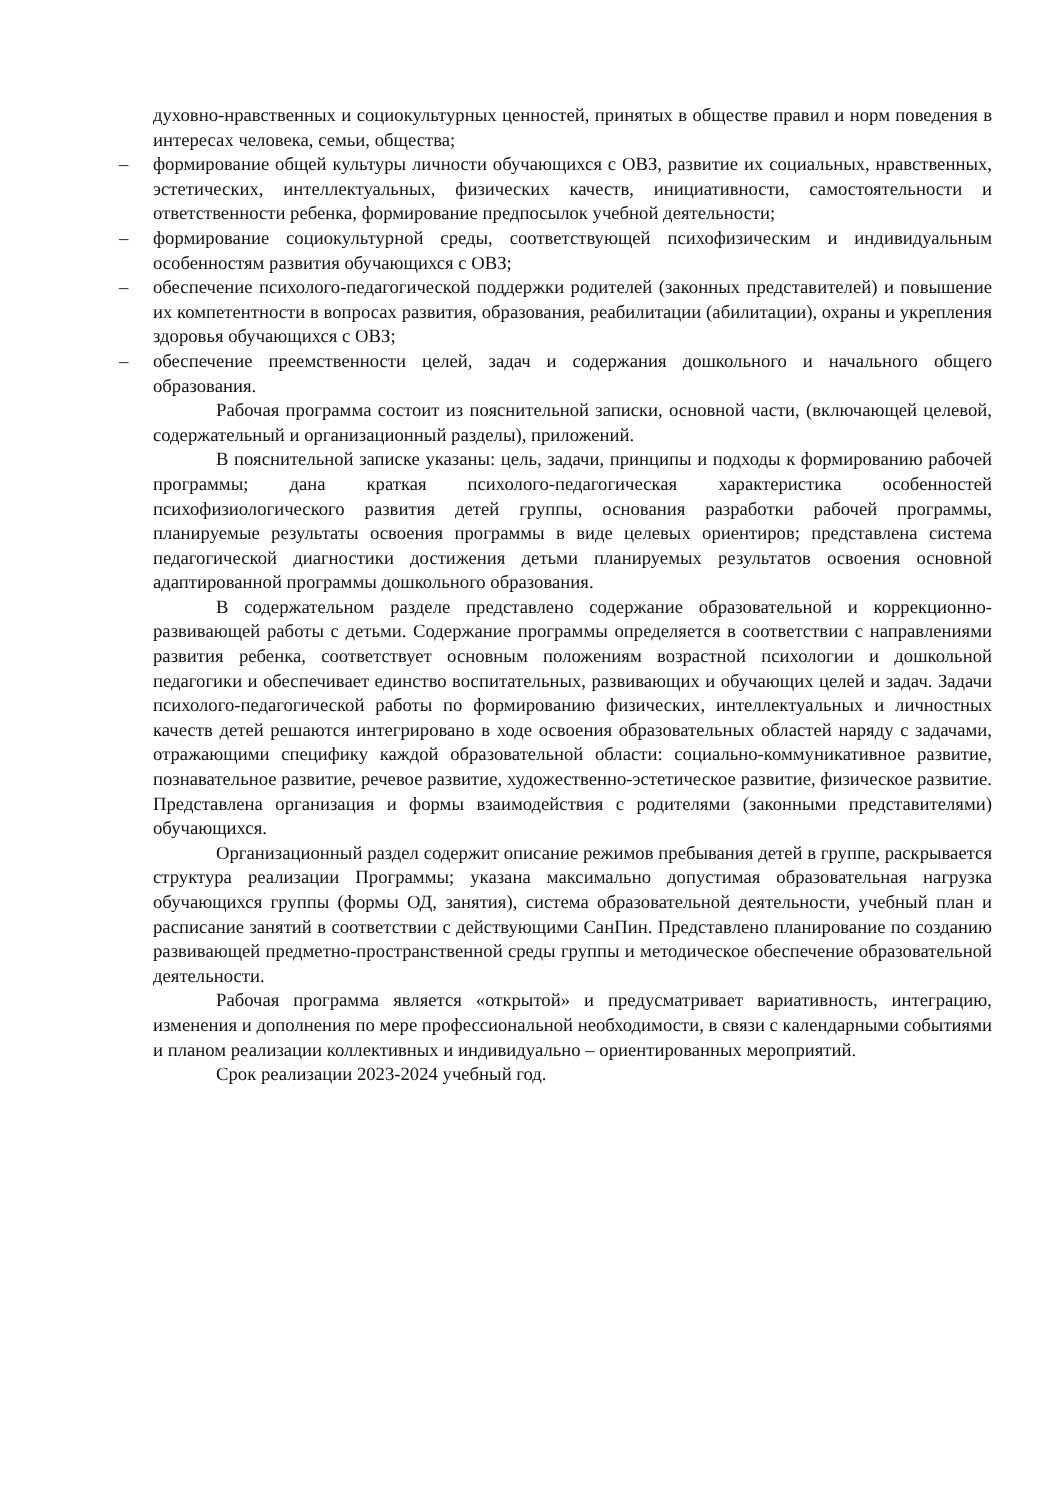духовно-нравственных и социокультурных ценностей, принятых в обществе правил и норм поведения в интересах человека, семьи, общества;
– формирование общей культуры личности обучающихся с ОВЗ, развитие их социальных, нравственных, эстетических, интеллектуальных, физических качеств, инициативности, самостоятельности и ответственности ребенка, формирование предпосылок учебной деятельности;
– формирование социокультурной среды, соответствующей психофизическим и индивидуальным особенностям развития обучающихся с ОВЗ;
– обеспечение психолого-педагогической поддержки родителей (законных представителей) и повышение их компетентности в вопросах развития, образования, реабилитации (абилитации), охраны и укрепления здоровья обучающихся с ОВЗ;
– обеспечение преемственности целей, задач и содержания дошкольного и начального общего образования.
Рабочая программа состоит из пояснительной записки, основной части, (включающей целевой, содержательный и организационный разделы), приложений.
В пояснительной записке указаны: цель, задачи, принципы и подходы к формированию рабочей программы; дана краткая психолого-педагогическая характеристика особенностей психофизиологического развития детей группы, основания разработки рабочей программы, планируемые результаты освоения программы в виде целевых ориентиров; представлена система педагогической диагностики достижения детьми планируемых результатов освоения основной адаптированной программы дошкольного образования.
В содержательном разделе представлено содержание образовательной и коррекционно-развивающей работы с детьми. Содержание программы определяется в соответствии с направлениями развития ребенка, соответствует основным положениям возрастной психологии и дошкольной педагогики и обеспечивает единство воспитательных, развивающих и обучающих целей и задач. Задачи психолого-педагогической работы по формированию физических, интеллектуальных и личностных качеств детей решаются интегрировано в ходе освоения образовательных областей наряду с задачами, отражающими специфику каждой образовательной области: социально-коммуникативное развитие, познавательное развитие, речевое развитие, художественно-эстетическое развитие, физическое развитие. Представлена организация и формы взаимодействия с родителями (законными представителями) обучающихся.
Организационный раздел содержит описание режимов пребывания детей в группе, раскрывается структура реализации Программы; указана максимально допустимая образовательная нагрузка обучающихся группы (формы ОД, занятия), система образовательной деятельности, учебный план и расписание занятий в соответствии с действующими СанПин. Представлено планирование по созданию развивающей предметно-пространственной среды группы и методическое обеспечение образовательной деятельности.
Рабочая программа является «открытой» и предусматривает вариативность, интеграцию, изменения и дополнения по мере профессиональной необходимости, в связи с календарными событиями и планом реализации коллективных и индивидуально – ориентированных мероприятий.
Срок реализации 2023-2024 учебный год.